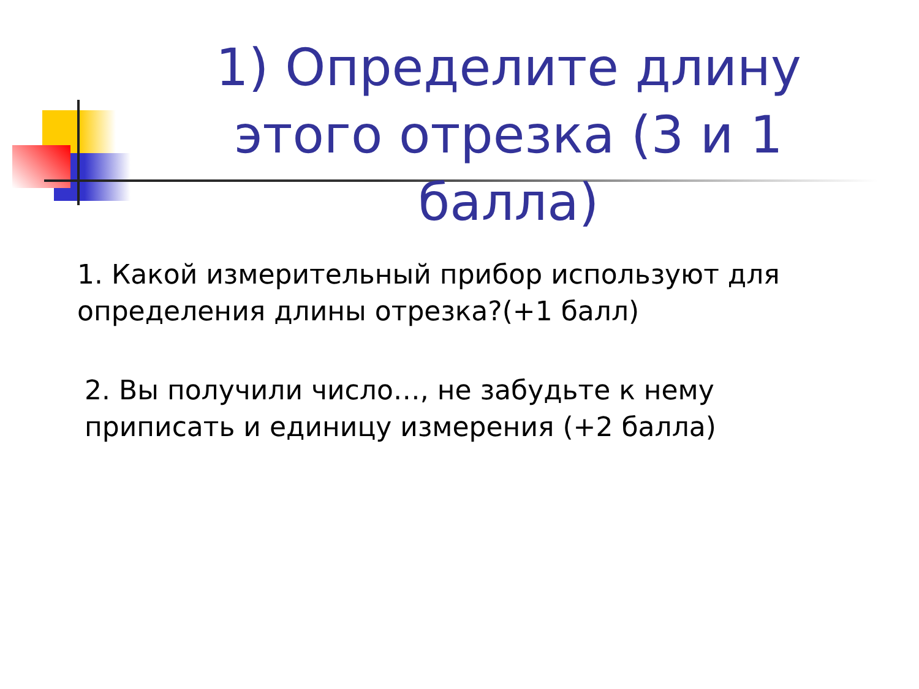1) Определите длину этого отрезка (3 и 1 балла)
1. Какой измерительный прибор используют для
определения длины отрезка?(+1 балл)
2. Вы получили число…, не забудьте к нему
приписать и единицу измерения (+2 балла)